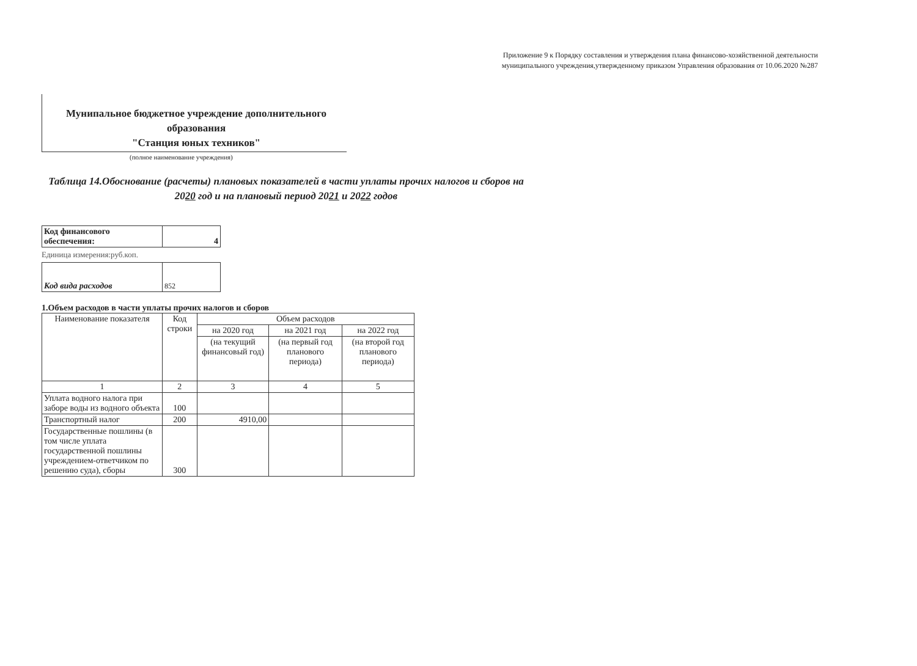Приложение 9 к Порядку составления и утверждения плана финансово-хозяйственной деятельности муниципального учреждения,утвержденному приказом Управления образования от 10.06.2020 №287
Мунипальное бюджетное учреждение дополнительного образования
"Станция юных техников"
(полное наименование учреждения)
Таблица 14.Обоснование (расчеты) плановых показателей в части уплаты прочих налогов и сборов на 2020 год и на плановый период 2021 и 2022 годов
| Код финансового обеспечения: | 4 |
Единица измерения:руб.коп.
| Код вида расходов | 852 |
1.Объем расходов в части уплаты прочих налогов и сборов
| Наименование показателя | Код строки | Объем расходов | | |
| --- | --- | --- | --- | --- |
| | | на 2020 год | на 2021 год | на 2022 год |
| | | (на текущий финансовый год) | (на первый год планового периода) | (на второй год планового периода) |
| 1 | 2 | 3 | 4 | 5 |
| Уплата водного налога при заборе воды из водного объекта | 100 | | | |
| Транспортный налог | 200 | 4910,00 | | |
| Государственные пошлины (в том числе уплата государственной пошлины учреждением-ответчиком по решению суда), сборы | 300 | | | |